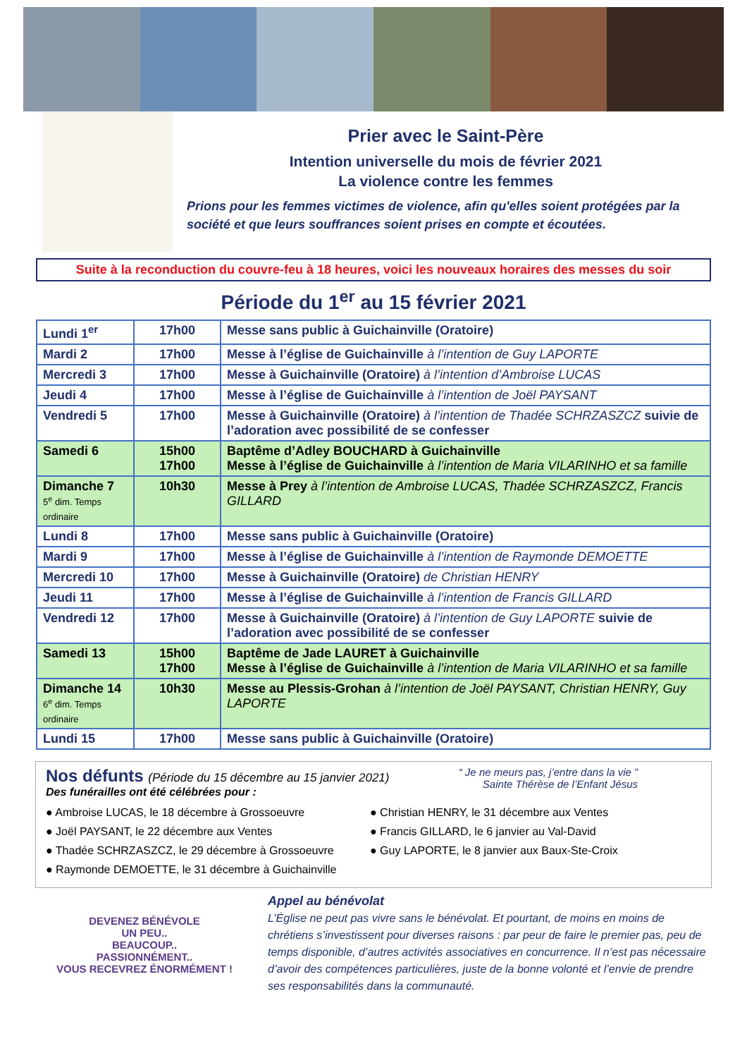Prier avec le Saint-Père
Intention universelle du mois de février 2021
La violence contre les femmes
Prions pour les femmes victimes de violence, afin qu'elles soient protégées par la société et que leurs souffrances soient prises en compte et écoutées.
Suite à la reconduction du couvre-feu à 18 heures, voici les nouveaux horaires des messes du soir
Période du 1<sup>er</sup> au 15 février 2021
| Lundi 1<sup>er</sup> | 17h00 | Messe sans public à Guichainville (Oratoire) |
| Mardi 2 | 17h00 | Messe à l’église de Guichainville à l’intention de Guy LAPORTE |
| Mercredi 3 | 17h00 | Messe à Guichainville (Oratoire) à l’intention d’Ambroise LUCAS |
| Jeudi 4 | 17h00 | Messe à l’église de Guichainville à l’intention de Joël PAYSANT |
| Vendredi 5 | 17h00 | Messe à Guichainville (Oratoire) à l’intention de Thadée SCHRZASZCZ suivie de l’adoration avec possibilité de se confesser |
| Samedi 6 | 15h00 17h00 | Baptême d’Adley BOUCHARD à Guichainville Messe à l’église de Guichainville à l’intention de Maria VILARINHO et sa famille |
| Dimanche 7 5<sup>e</sup> dim. Temps ordinaire | 10h30 | Messe à Prey à l’intention de Ambroise LUCAS, Thadée SCHRZASZCZ, Francis GILLARD |
| Lundi 8 | 17h00 | Messe sans public à Guichainville (Oratoire) |
| Mardi 9 | 17h00 | Messe à l’église de Guichainville à l’intention de Raymonde DEMOETTE |
| Mercredi 10 | 17h00 | Messe à Guichainville (Oratoire) de Christian HENRY |
| Jeudi 11 | 17h00 | Messe à l’église de Guichainville à l’intention de Francis GILLARD |
| Vendredi 12 | 17h00 | Messe à Guichainville (Oratoire) à l’intention de Guy LAPORTE suivie de l’adoration avec possibilité de se confesser |
| Samedi 13 | 15h00 17h00 | Baptême de Jade LAURET à Guichainville Messe à l’église de Guichainville à l’intention de Maria VILARINHO et sa famille |
| Dimanche 14 6<sup>e</sup> dim. Temps ordinaire | 10h30 | Messe au Plessis-Grohan à l’intention de Joël PAYSANT, Christian HENRY, Guy LAPORTE |
| Lundi 15 | 17h00 | Messe sans public à Guichainville (Oratoire) |
Nos défunts (Période du 15 décembre au 15 janvier 2021)
Des funérailles ont été célébrées pour :
“ Je ne meurs pas, j’entre dans la vie ”
Sainte Thérèse de l’Enfant Jésus
● Ambroise LUCAS, le 18 décembre à Grossoeuvre
● Joël PAYSANT, le 22 décembre aux Ventes
● Thadée SCHRZASZCZ, le 29 décembre à Grossoeuvre
● Raymonde DEMOETTE, le 31 décembre à Guichainville
● Christian HENRY, le 31 décembre aux Ventes
● Francis GILLARD, le 6 janvier au Val-David
● Guy LAPORTE, le 8 janvier aux Baux-Ste-Croix
DEVENEZ BÉNÉVOLE
UN PEU..
BEAUCOUP..
PASSIONNÉMENT..
VOUS RECEVREZ ÉNORMÉMENT !
Appel au bénévolat
L’Église ne peut pas vivre sans le bénévolat. Et pourtant, de moins en moins de chrétiens s’investissent pour diverses raisons : par peur de faire le premier pas, peu de temps disponible, d’autres activités associatives en concurrence. Il n’est pas nécessaire d’avoir des compétences particulières, juste de la bonne volonté et l’envie de prendre ses responsabilités dans la communauté.